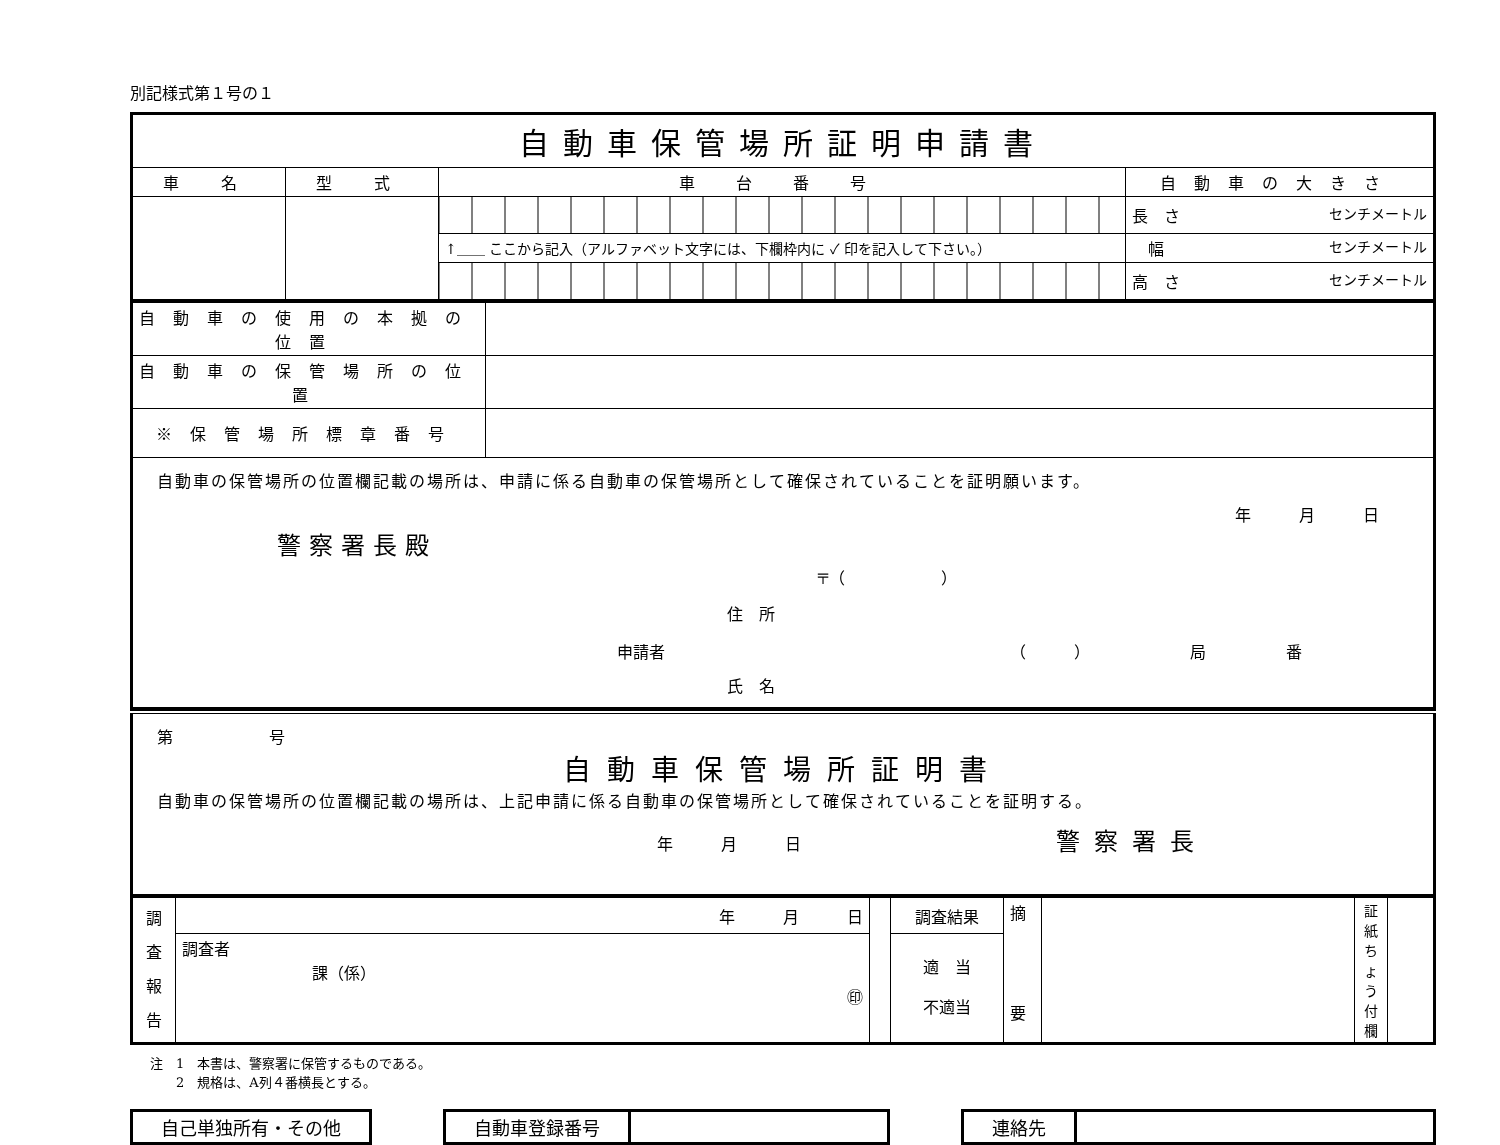別記様式第１号の１
| 自動車保管場所証明申請書 | | | |
| 車 名 | 型 式 | 車 台 番 号 | 自動車の大きさ |
| | | | 長 さ センチメートル |
| | | ↑＿＿ ここから記入（アルファベット文字には、下欄枠内に ✓ 印を記入して下さい。） | 幅 センチメートル |
| | | | 高 さ センチメートル |
| 自動車の使用の本拠の位置 | |
| 自動車の保管場所の位置 | |
| ※保管場所標章番号 | |
| 自動車の保管場所の位置欄記載の場所は、申請に係る自動車の保管場所として確保されていることを証明願います。 年 月 日 警察署長殿 〒（ ） 住 所 申請者 （ ） 局 番 氏 名 | |
| 第 号 自動車保管場所証明書 自動車の保管場所の位置欄記載の場所は、上記申請に係る自動車の保管場所として確保されていることを証明する。 年 月 日 警察署長 |
| 調 査 報 告 | 年 月 日 | | 調査結果 | 摘 要 | | 証 紙 ち ょ う 付 欄 | |
| | 調査者 課（係） ㊞ | | 適 当 不適当 | | | | |
注　1　本書は、警察署に保管するものである。
　　2　規格は、A列４番横長とする。
| 自己単独所有・その他 |
| 自動車登録番号 | |
| 連絡先 | |